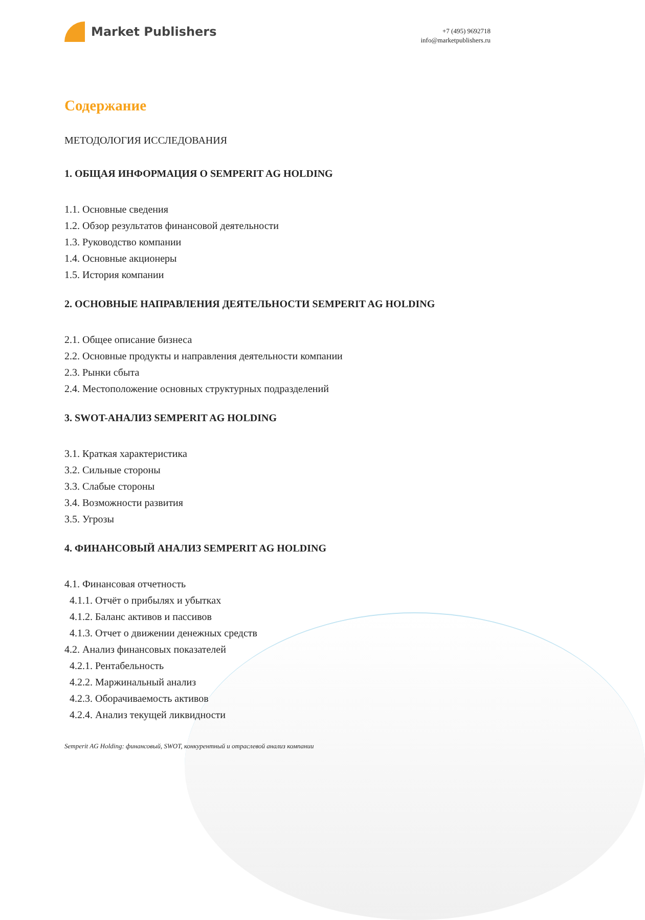Market Publishers
+7 (495) 9692718
info@marketpublishers.ru
Содержание
МЕТОДОЛОГИЯ ИССЛЕДОВАНИЯ
1. ОБЩАЯ ИНФОРМАЦИЯ О SEMPERIT AG HOLDING
1.1. Основные сведения
1.2. Обзор результатов финансовой деятельности
1.3. Руководство компании
1.4. Основные акционеры
1.5. История компании
2. ОСНОВНЫЕ НАПРАВЛЕНИЯ ДЕЯТЕЛЬНОСТИ SEMPERIT AG HOLDING
2.1. Общее описание бизнеса
2.2. Основные продукты и направления деятельности компании
2.3. Рынки сбыта
2.4. Местоположение основных структурных подразделений
3. SWOT-АНАЛИЗ SEMPERIT AG HOLDING
3.1. Краткая характеристика
3.2. Сильные стороны
3.3. Слабые стороны
3.4. Возможности развития
3.5. Угрозы
4. ФИНАНСОВЫЙ АНАЛИЗ SEMPERIT AG HOLDING
4.1. Финансовая отчетность
4.1.1. Отчёт о прибылях и убытках
4.1.2. Баланс активов и пассивов
4.1.3. Отчет о движении денежных средств
4.2. Анализ финансовых показателей
4.2.1. Рентабельность
4.2.2. Маржинальный анализ
4.2.3. Оборачиваемость активов
4.2.4. Анализ текущей ликвидности
Semperit AG Holding: финансовый, SWOT, конкурентный и отраслевой анализ компании